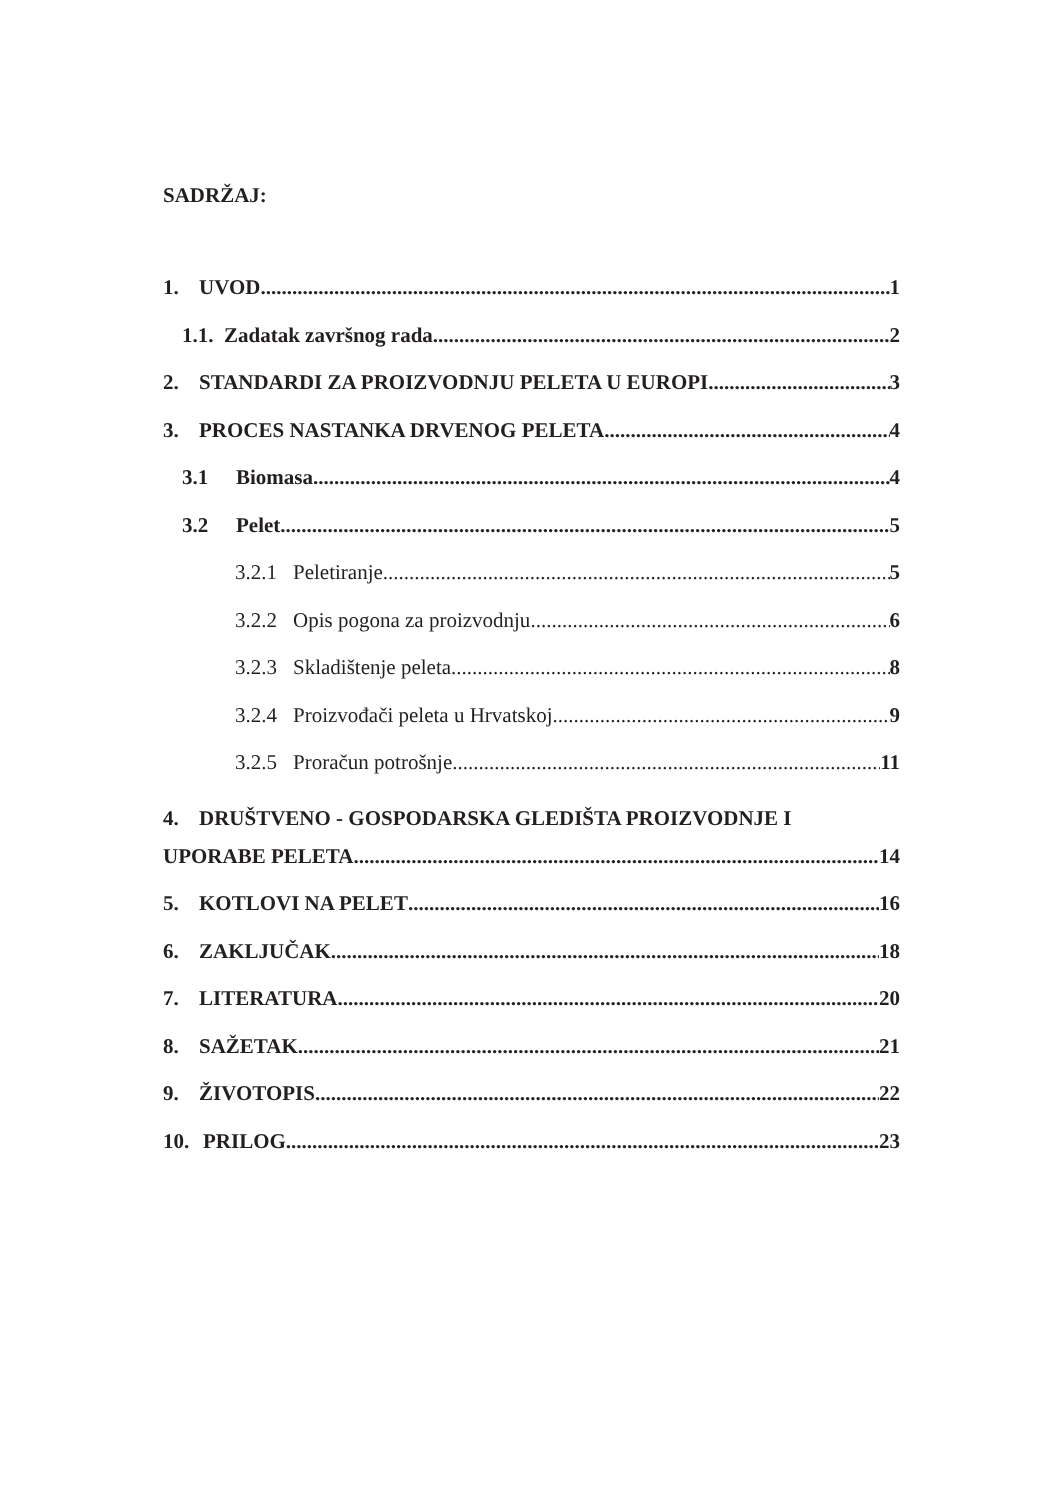SADRŽAJ:
1. UVOD 1
1.1. Zadatak završnog rada 2
2. STANDARDI ZA PROIZVODNJU PELETA U EUROPI 3
3. PROCES NASTANKA DRVENOG PELETA 4
3.1 Biomasa 4
3.2 Pelet 5
3.2.1 Peletiranje 5
3.2.2 Opis pogona za proizvodnju 6
3.2.3 Skladištenje peleta 8
3.2.4 Proizvođači peleta u Hrvatskoj 9
3.2.5 Proračun potrošnje 11
4. DRUŠTVENO - GOSPODARSKA GLEDIŠTA PROIZVODNJE I
UPORABE PELETA 14
5. KOTLOVI NA PELET 16
6. ZAKLJUČAK 18
7. LITERATURA 20
8. SAŽETAK 21
9. ŽIVOTOPIS 22
10. PRILOG 23